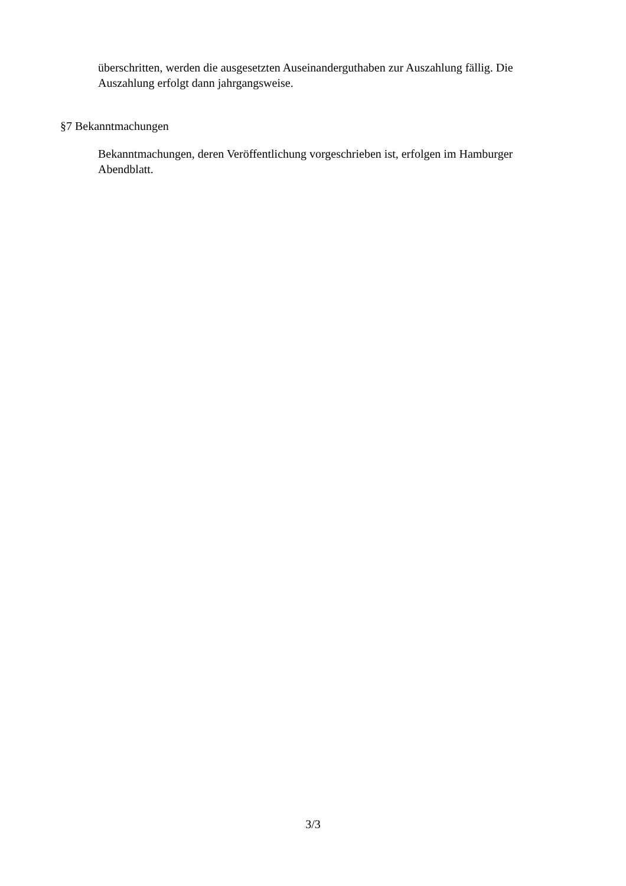überschritten, werden die ausgesetzten Auseinanderguthaben zur Auszahlung fällig. Die Auszahlung erfolgt dann jahrgangsweise.
§7 Bekanntmachungen
Bekanntmachungen, deren Veröffentlichung vorgeschrieben ist, erfolgen im Hamburger Abendblatt.
3/3